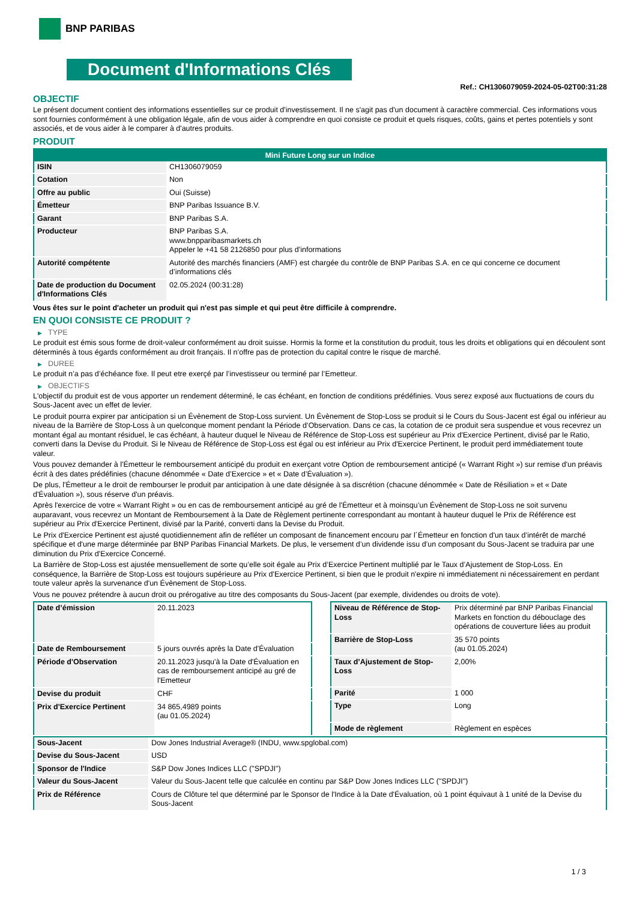BNP PARIBAS
Document d'Informations Clés
Ref.: CH1306079059-2024-05-02T00:31:28
OBJECTIF
Le présent document contient des informations essentielles sur ce produit d'investissement. Il ne s'agit pas d'un document à caractère commercial. Ces informations vous sont fournies conformément à une obligation légale, afin de vous aider à comprendre en quoi consiste ce produit et quels risques, coûts, gains et pertes potentiels y sont associés, et de vous aider à le comparer à d'autres produits.
PRODUIT
| Mini Future Long sur un Indice | |
| --- | --- |
| ISIN | CH1306079059 |
| Cotation | Non |
| Offre au public | Oui (Suisse) |
| Émetteur | BNP Paribas Issuance B.V. |
| Garant | BNP Paribas S.A. |
| Producteur | BNP Paribas S.A. www.bnpparibasmarkets.ch Appeler le +41 58 2126850 pour plus d'informations |
| Autorité compétente | Autorité des marchés financiers (AMF) est chargée du contrôle de BNP Paribas S.A. en ce qui concerne ce document d’informations clés |
| Date de production du Document d'Informations Clés | 02.05.2024 (00:31:28) |
Vous êtes sur le point d'acheter un produit qui n'est pas simple et qui peut être difficile à comprendre.
EN QUOI CONSISTE CE PRODUIT ?
▶ TYPE
Le produit est émis sous forme de droit-valeur conformément au droit suisse. Hormis la forme et la constitution du produit, tous les droits et obligations qui en découlent sont déterminés à tous égards conformément au droit français. Il n’offre pas de protection du capital contre le risque de marché.
▶ DUREE
Le produit n’a pas d’échéance fixe. Il peut etre exerçé par l’investisseur ou terminé par l’Emetteur.
▶ OBJECTIFS
L'objectif du produit est de vous apporter un rendement déterminé, le cas échéant, en fonction de conditions prédéfinies. Vous serez exposé aux fluctuations de cours du Sous-Jacent avec un effet de levier.
Le produit pourra expirer par anticipation si un Évènement de Stop-Loss survient. Un Évènement de Stop-Loss se produit si le Cours du Sous-Jacent est égal ou inférieur au niveau de la Barrière de Stop-Loss à un quelconque moment pendant la Période d’Observation. Dans ce cas, la cotation de ce produit sera suspendue et vous recevrez un montant égal au montant résiduel, le cas échéant, à hauteur duquel le Niveau de Référence de Stop-Loss est supérieur au Prix d'Exercice Pertinent, divisé par le Ratio, converti dans la Devise du Produit. Si le Niveau de Référence de Stop-Loss est égal ou est inférieur au Prix d'Exercice Pertinent, le produit perd immédiatement toute valeur.
Vous pouvez demander à l'Émetteur le remboursement anticipé du produit en exerçant votre Option de remboursement anticipé (« Warrant Right ») sur remise d'un préavis écrit à des dates prédéfinies (chacune dénommée « Date d’Exercice » et « Date d’Évaluation »).
De plus, l'Émetteur a le droit de rembourser le produit par anticipation à une date désignée à sa discrétion (chacune dénommée « Date de Résiliation » et « Date d'Évaluation »), sous réserve d'un préavis.
Après l'exercice de votre « Warrant Right » ou en cas de remboursement anticipé au gré de l'Émetteur et à moinsqu’un Évènement de Stop-Loss ne soit survenu auparavant, vous recevrez un Montant de Remboursement à la Date de Règlement pertinente correspondant au montant à hauteur duquel le Prix de Référence est supérieur au Prix d'Exercice Pertinent, divisé par la Parité, converti dans la Devise du Produit.
Le Prix d'Exercice Pertinent est ajusté quotidiennement afin de refléter un composant de financement encouru par l´Émetteur en fonction d'un taux d’intérêt de marché spécifique et d'une marge déterminée par BNP Paribas Financial Markets. De plus, le versement d’un dividende issu d’un composant du Sous-Jacent se traduira par une diminution du Prix d'Exercice Concerné.
La Barrière de Stop-Loss est ajustée mensuellement de sorte qu’elle soit égale au Prix d’Exercice Pertinent multiplié par le Taux d’Ajustement de Stop-Loss. En conséquence, la Barrière de Stop-Loss est toujours supérieure au Prix d'Exercice Pertinent, si bien que le produit n'expire ni immédiatement ni nécessairement en perdant toute valeur après la survenance d'un Évènement de Stop-Loss.
Vous ne pouvez prétendre à aucun droit ou prérogative au titre des composants du Sous-Jacent (par exemple, dividendes ou droits de vote).
| Date d’émission | 20.11.2023 |
| Date de Remboursement | 5 jours ouvrés après la Date d'Évaluation |
| Période d'Observation | 20.11.2023 jusqu'à la Date d'Évaluation en cas de remboursement anticipé au gré de l'Emetteur |
| Devise du produit | CHF |
| Prix d'Exercice Pertinent | 34 865,4989 points (au 01.05.2024) |
| Niveau de Référence de Stop-Loss | Prix déterminé par BNP Paribas Financial Markets en fonction du débouclage des opérations de couverture liées au produit |
| Barrière de Stop-Loss | 35 570 points (au 01.05.2024) |
| Taux d’Ajustement de Stop-Loss | 2,00% |
| Parité | 1 000 |
| Type | Long |
| Mode de règlement | Règlement en espèces |
| Sous-Jacent | Dow Jones Industrial Average® (INDU, www.spglobal.com) |
| Devise du Sous-Jacent | USD |
| Sponsor de l'Indice | S&P Dow Jones Indices LLC ("SPDJI") |
| Valeur du Sous-Jacent | Valeur du Sous-Jacent telle que calculée en continu par S&P Dow Jones Indices LLC ("SPDJI") |
| Prix de Référence | Cours de Clôture tel que déterminé par le Sponsor de l'Indice à la Date d'Évaluation, où 1 point équivaut à 1 unité de la Devise du Sous-Jacent |
1 / 3